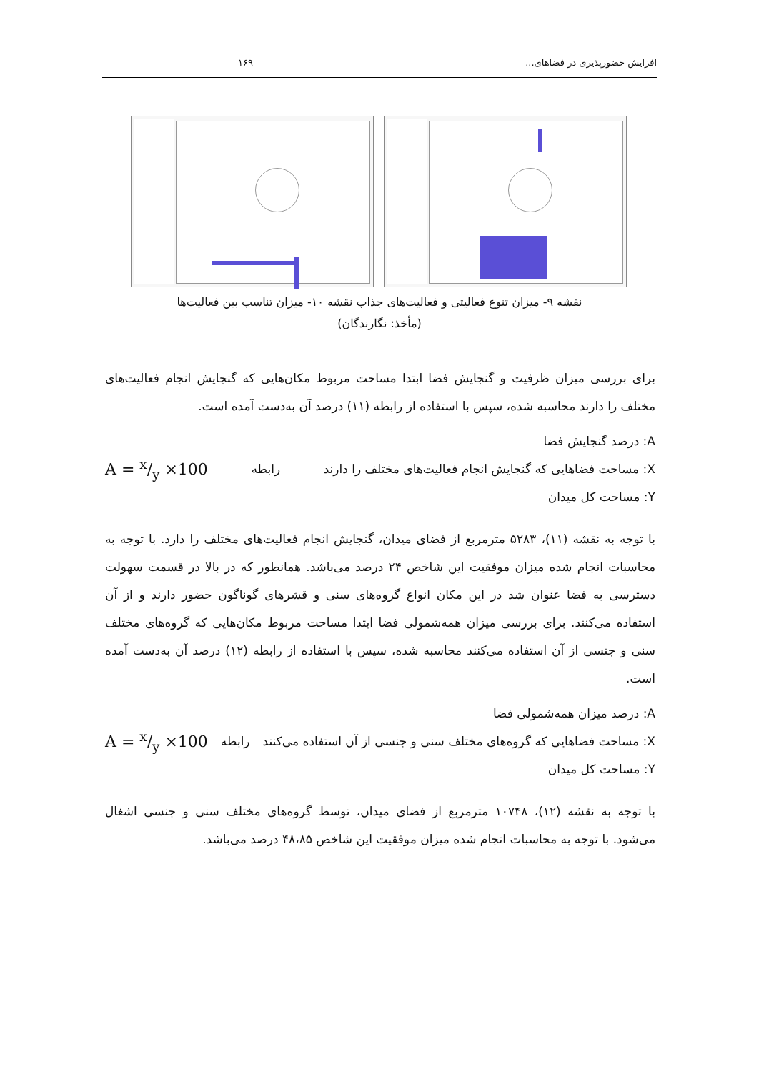افزایش حضورپذیری در فضاهای... ۱۶۹
نقشه ۹- میزان تنوع فعالیتی و فعالیت‌های جذاب نقشه ۱۰- میزان تناسب بین فعالیت‌ها
(مأخذ: نگارندگان)
برای بررسی میزان ظرفیت و گنجایش فضا ابتدا مساحت مربوط مکان‌هایی که گنجایش انجام فعالیت‌های مختلف را دارند محاسبه شده، سپس با استفاده از رابطه (۱۱) درصد آن به‌دست آمده است.
A = x/y ×100
رابطه
A: درصد گنجایش فضا
X: مساحت فضاهایی که گنجایش انجام فعالیت‌های مختلف را دارند
Y: مساحت کل میدان
با توجه به نقشه (۱۱)، ۵۲۸۳ مترمربع از فضای میدان، گنجایش انجام فعالیت‌های مختلف را دارد. با توجه به محاسبات انجام شده میزان موفقیت این شاخص ۲۴ درصد می‌باشد. همانطور که در بالا در قسمت سهولت دسترسی به فضا عنوان شد در این مکان انواع گروه‌های سنی و قشرهای گوناگون حضور دارند و از آن استفاده می‌کنند. برای بررسی میزان همه‌شمولی فضا ابتدا مساحت مربوط مکان‌هایی که گروه‌های مختلف سنی و جنسی از آن استفاده می‌کنند محاسبه شده، سپس با استفاده از رابطه (۱۲) درصد آن به‌دست آمده است.
A = x/y ×100
رابطه
A: درصد میزان همه‌شمولی فضا
X: مساحت فضاهایی که گروه‌های مختلف سنی و جنسی از آن استفاده می‌کنند
Y: مساحت کل میدان
با توجه به نقشه (۱۲)، ۱۰۷۴۸ مترمربع از فضای میدان، توسط گروه‌های مختلف سنی و جنسی اشغال می‌شود. با توجه به محاسبات انجام شده میزان موفقیت این شاخص ۴۸،۸۵ درصد می‌باشد.